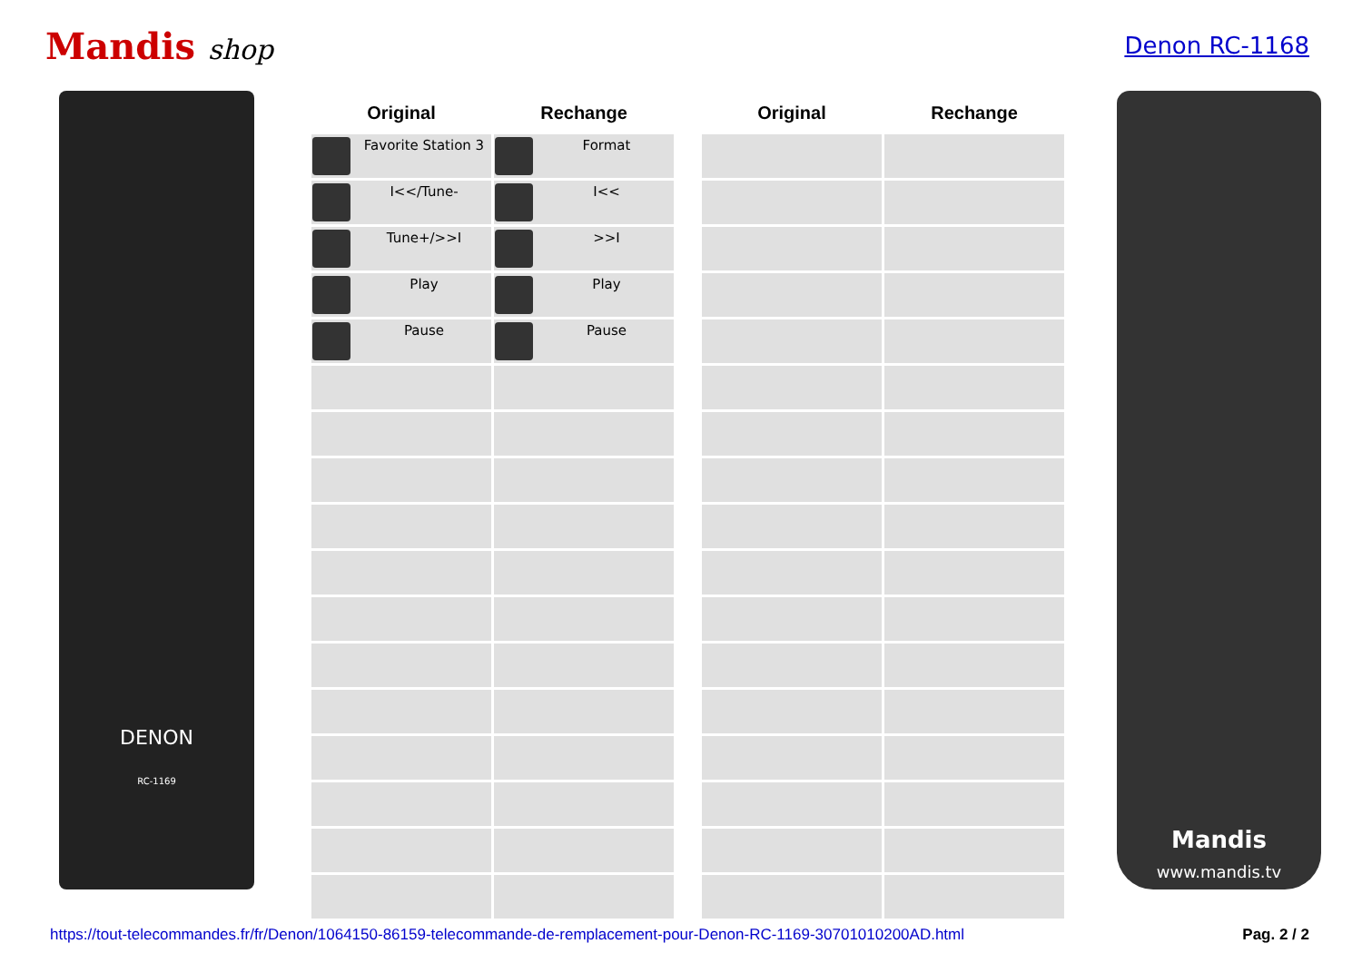Mandis shop
Denon RC-1168
DENON
RC-1169
| Original | Rechange |
| --- | --- |
| Favorite Station 3 | Format |
| I<</Tune- | I<< |
| Tune+/>>I | >>I |
| Play | Play |
| Pause | Pause |
| Original | Rechange |
| --- | --- |
Mandis
www.mandis.tv
https://tout-telecommandes.fr/fr/Denon/1064150-86159-telecommande-de-remplacement-pour-Denon-RC-1169-30701010200AD.html Pag. 2 / 2